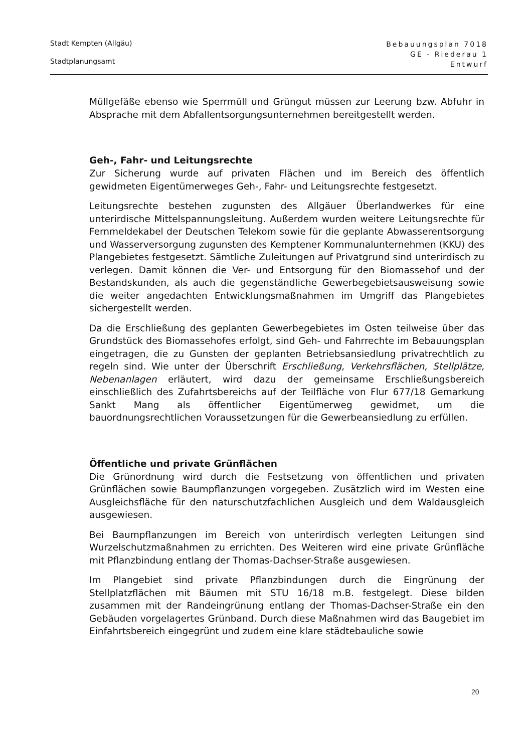Stadt Kempten (Allgäu)
Stadtplanungsamt
Bebauungsplan 7018
GE - Riederau 1
Entwurf
Müllgefäße ebenso wie Sperrmüll und Grüngut müssen zur Leerung bzw. Abfuhr in Absprache mit dem Abfallentsorgungsunternehmen bereitgestellt werden.
Geh-, Fahr- und Leitungsrechte
Zur Sicherung wurde auf privaten Flächen und im Bereich des öffentlich gewidmeten Eigentümerweges Geh-, Fahr- und Leitungsrechte festgesetzt.
Leitungsrechte bestehen zugunsten des Allgäuer Überlandwerkes für eine unterirdische Mittelspannungsleitung. Außerdem wurden weitere Leitungsrechte für Fernmeldekabel der Deutschen Telekom sowie für die geplante Abwasserentsorgung und Wasserversorgung zugunsten des Kemptener Kommunalunternehmen (KKU) des Plangebietes festgesetzt. Sämtliche Zuleitungen auf Privatgrund sind unterirdisch zu verlegen. Damit können die Ver- und Entsorgung für den Biomassehof und der Bestandskunden, als auch die gegenständliche Gewerbegebietsausweisung sowie die weiter angedachten Entwicklungsmaßnahmen im Umgriff das Plangebietes sichergestellt werden.
Da die Erschließung des geplanten Gewerbegebietes im Osten teilweise über das Grundstück des Biomassehofes erfolgt, sind Geh- und Fahrrechte im Bebauungsplan eingetragen, die zu Gunsten der geplanten Betriebsansiedlung privatrechtlich zu regeln sind. Wie unter der Überschrift Erschließung, Verkehrsflächen, Stellplätze, Nebenanlagen erläutert, wird dazu der gemeinsame Erschließungsbereich einschließlich des Zufahrtsbereichs auf der Teilfläche von Flur 677/18 Gemarkung Sankt Mang als öffentlicher Eigentümerweg gewidmet, um die bauordnungsrechtlichen Voraussetzungen für die Gewerbeansiedlung zu erfüllen.
Öffentliche und private Grünflächen
Die Grünordnung wird durch die Festsetzung von öffentlichen und privaten Grünflächen sowie Baumpflanzungen vorgegeben. Zusätzlich wird im Westen eine Ausgleichsfläche für den naturschutzfachlichen Ausgleich und dem Waldausgleich ausgewiesen.
Bei Baumpflanzungen im Bereich von unterirdisch verlegten Leitungen sind Wurzelschutzmaßnahmen zu errichten. Des Weiteren wird eine private Grünfläche mit Pflanzbindung entlang der Thomas-Dachser-Straße ausgewiesen.
Im Plangebiet sind private Pflanzbindungen durch die Eingrünung der Stellplatzflächen mit Bäumen mit STU 16/18 m.B. festgelegt. Diese bilden zusammen mit der Randeingrünung entlang der Thomas-Dachser-Straße ein den Gebäuden vorgelagertes Grünband. Durch diese Maßnahmen wird das Baugebiet im Einfahrtsbereich eingegrünt und zudem eine klare städtebauliche sowie
20